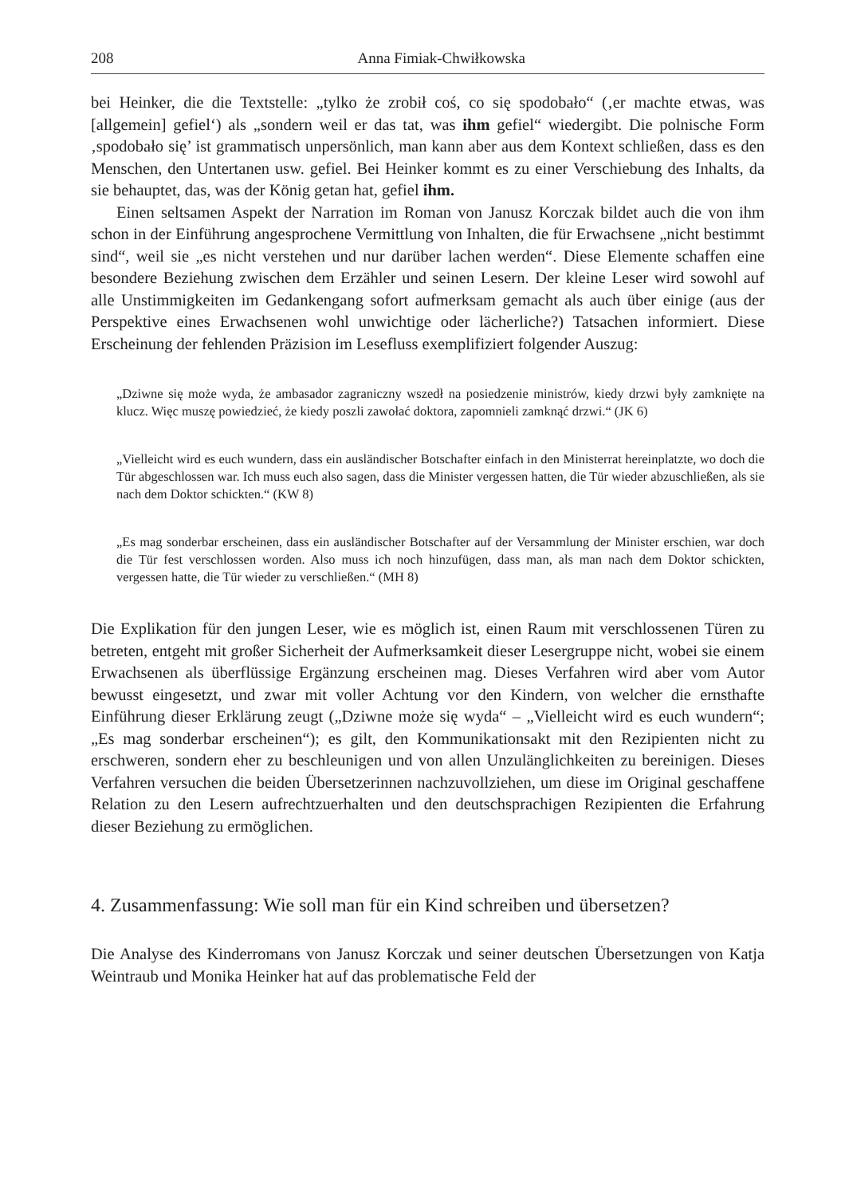208 Anna Fimiak-Chwiłkowska
bei Heinker, die die Textstelle: „tylko że zrobił coś, co się spodobało“ (‚er machte etwas, was [allgemein] gefiel‘) als „sondern weil er das tat, was ihm gefiel“ wiedergibt. Die polnische Form ‚spodobało się’ ist grammatisch unpersönlich, man kann aber aus dem Kontext schließen, dass es den Menschen, den Untertanen usw. gefiel. Bei Heinker kommt es zu einer Verschiebung des Inhalts, da sie behauptet, das, was der König getan hat, gefiel ihm.
Einen seltsamen Aspekt der Narration im Roman von Janusz Korczak bildet auch die von ihm schon in der Einführung angesprochene Vermittlung von Inhalten, die für Erwachsene „nicht bestimmt sind“, weil sie „es nicht verstehen und nur darüber lachen werden“. Diese Elemente schaffen eine besondere Beziehung zwischen dem Erzähler und seinen Lesern. Der kleine Leser wird sowohl auf alle Unstimmigkeiten im Gedankengang sofort aufmerksam gemacht als auch über einige (aus der Perspektive eines Erwachsenen wohl unwichtige oder lächerliche?) Tatsachen informiert. Diese Erscheinung der fehlenden Präzision im Lesefluss exemplifiziert folgender Auszug:
„Dziwne się może wyda, że ambasador zagraniczny wszedł na posiedzenie ministrów, kiedy drzwi były zamknięte na klucz. Więc muszę powiedzieć, że kiedy poszli zawołać doktora, zapomnieli zamknąć drzwi.“ (JK 6)
„Vielleicht wird es euch wundern, dass ein ausländischer Botschafter einfach in den Ministerrat hereinplatzte, wo doch die Tür abgeschlossen war. Ich muss euch also sagen, dass die Minister vergessen hatten, die Tür wieder abzuschließen, als sie nach dem Doktor schickten.“ (KW 8)
„Es mag sonderbar erscheinen, dass ein ausländischer Botschafter auf der Versammlung der Minister erschien, war doch die Tür fest verschlossen worden. Also muss ich noch hinzufügen, dass man, als man nach dem Doktor schickten, vergessen hatte, die Tür wieder zu verschließen.“ (MH 8)
Die Explikation für den jungen Leser, wie es möglich ist, einen Raum mit verschlossenen Türen zu betreten, entgeht mit großer Sicherheit der Aufmerksamkeit dieser Lesergruppe nicht, wobei sie einem Erwachsenen als überflüssige Ergänzung erscheinen mag. Dieses Verfahren wird aber vom Autor bewusst eingesetzt, und zwar mit voller Achtung vor den Kindern, von welcher die ernsthafte Einführung dieser Erklärung zeugt („Dziwne może się wyda“ – „Vielleicht wird es euch wundern“; „Es mag sonderbar erscheinen“); es gilt, den Kommunikationsakt mit den Rezipienten nicht zu erschweren, sondern eher zu beschleunigen und von allen Unzulänglichkeiten zu bereinigen. Dieses Verfahren versuchen die beiden Übersetzerinnen nachzuvollziehen, um diese im Original geschaffene Relation zu den Lesern aufrechtzuerhalten und den deutschsprachigen Rezipienten die Erfahrung dieser Beziehung zu ermöglichen.
4. Zusammenfassung: Wie soll man für ein Kind schreiben und übersetzen?
Die Analyse des Kinderromans von Janusz Korczak und seiner deutschen Übersetzungen von Katja Weintraub und Monika Heinker hat auf das problematische Feld der